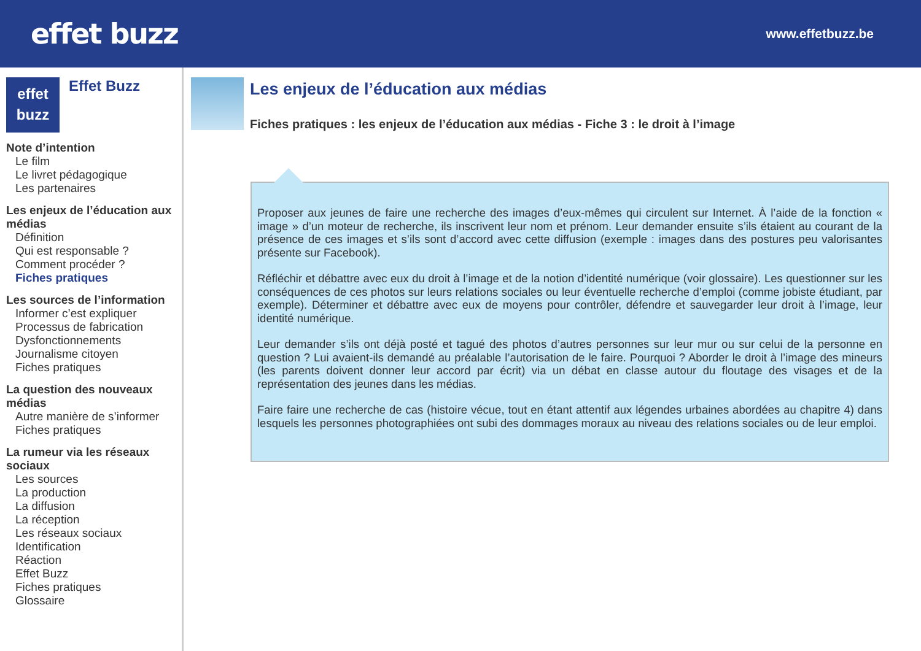effet buzz
www.effetbuzz.be
effet
buzz
Effet Buzz
Note d’intention
Le film
Le livret pédagogique
Les partenaires
Les enjeux de l’éducation aux médias
Définition
Qui est responsable ?
Comment procéder ?
Fiches pratiques
Les sources de l’information
Informer c’est expliquer
Processus de fabrication
Dysfonctionnements
Journalisme citoyen
Fiches pratiques
La question des nouveaux médias
Autre manière de s’informer
Fiches pratiques
La rumeur via les réseaux sociaux
Les sources
La production
La diffusion
La réception
Les réseaux sociaux
Identification
Réaction
Effet Buzz
Fiches pratiques
Glossaire
Les enjeux de l’éducation aux médias
Fiches pratiques : les enjeux de l’éducation aux médias - Fiche 3 : le droit à l’image
Proposer aux jeunes de faire une recherche des images d’eux-mêmes qui circulent sur Internet. À l’aide de la fonction « image » d’un moteur de recherche, ils inscrivent leur nom et prénom. Leur demander ensuite s’ils étaient au courant de la présence de ces images et s’ils sont d’accord avec cette diffusion (exemple : images dans des postures peu valorisantes présente sur Facebook).
Réfléchir et débattre avec eux du droit à l’image et de la notion d’identité numérique (voir glossaire). Les questionner sur les conséquences de ces photos sur leurs relations sociales ou leur éventuelle recherche d’emploi (comme jobiste étudiant, par exemple). Déterminer et débattre avec eux de moyens pour contrôler, défendre et sauvegarder leur droit à l’image, leur identité numérique.
Leur demander s’ils ont déjà posté et tagué des photos d’autres personnes sur leur mur ou sur celui de la personne en question ? Lui avaient-ils demandé au préalable l’autorisation de le faire. Pourquoi ? Aborder le droit à l’image des mineurs (les parents doivent donner leur accord par écrit) via un débat en classe autour du floutage des visages et de la représentation des jeunes dans les médias.
Faire faire une recherche de cas (histoire vécue, tout en étant attentif aux légendes urbaines abordées au chapitre 4) dans lesquels les personnes photographiées ont subi des dommages moraux au niveau des relations sociales ou de leur emploi.